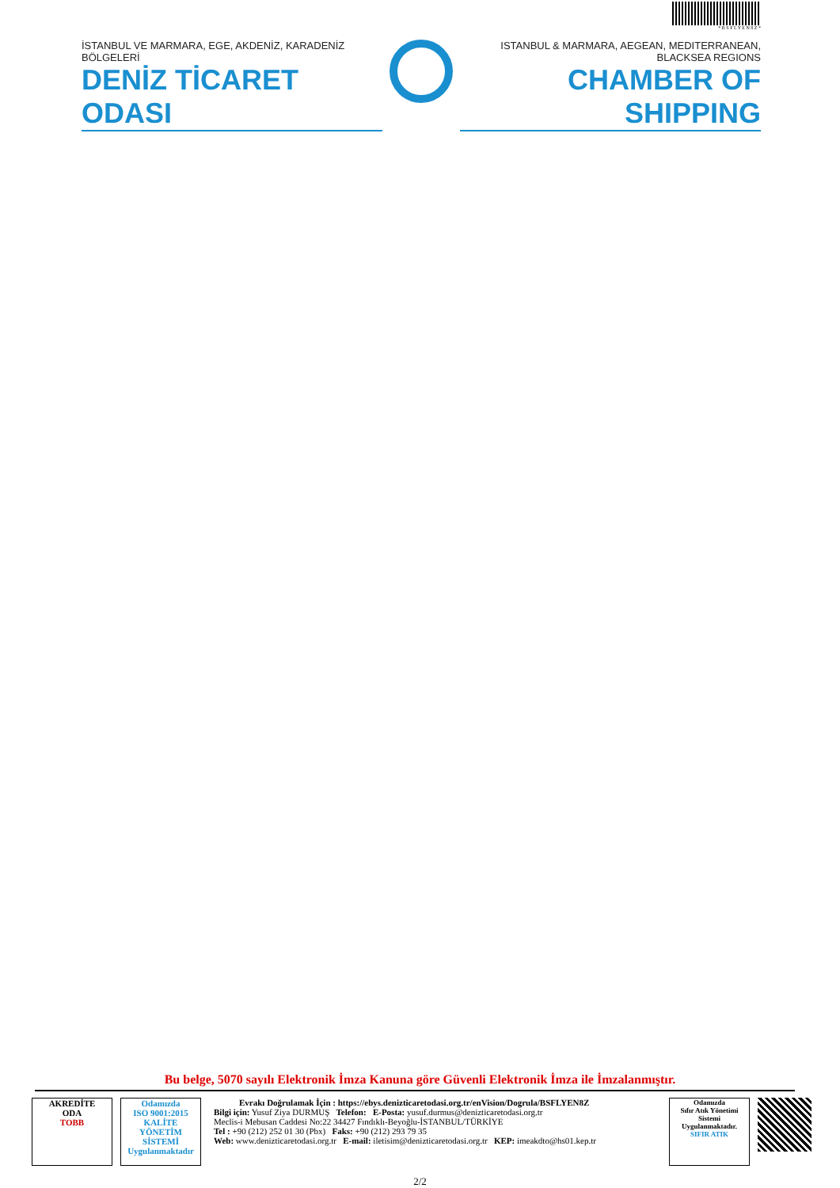* B S F L Y E N 8 Z *
İSTANBUL VE MARMARA, EGE, AKDENİZ, KARADENİZ BÖLGELERİ
DENİZ TİCARET ODASI
ISTANBUL & MARMARA, AEGEAN, MEDITERRANEAN, BLACKSEA REGIONS
CHAMBER OF SHIPPING
Bu belge, 5070 sayılı Elektronik İmza Kanuna göre Güvenli Elektronik İmza ile İmzalanmıştır.
AKREDİTE
ODA
TOBB
Odamızda
ISO 9001:2015
KALİTE
YÖNETİM
SİSTEMİ
Uygulanmaktadır
Evrakı Doğrulamak İçin : https://ebys.denizticaretodasi.org.tr/enVision/Dogrula/BSFLYEN8Z
Bilgi için: Yusuf Ziya DURMUŞ Telefon: E-Posta: yusuf.durmus@denizticaretodasi.org.tr
Meclis-i Mebusan Caddesi No:22 34427 Fındıklı-Beyoğlu-İSTANBUL/TÜRKİYE
Tel : +90 (212) 252 01 30 (Pbx) Faks: +90 (212) 293 79 35
Web: www.denizticaretodasi.org.tr E-mail: iletisim@denizticaretodasi.org.tr KEP: imeakdto@hs01.kep.tr
Odamızda
Sıfır Atık Yönetimi
Sistemi
Uygulanmaktadır.
SIFIR ATIK
2/2